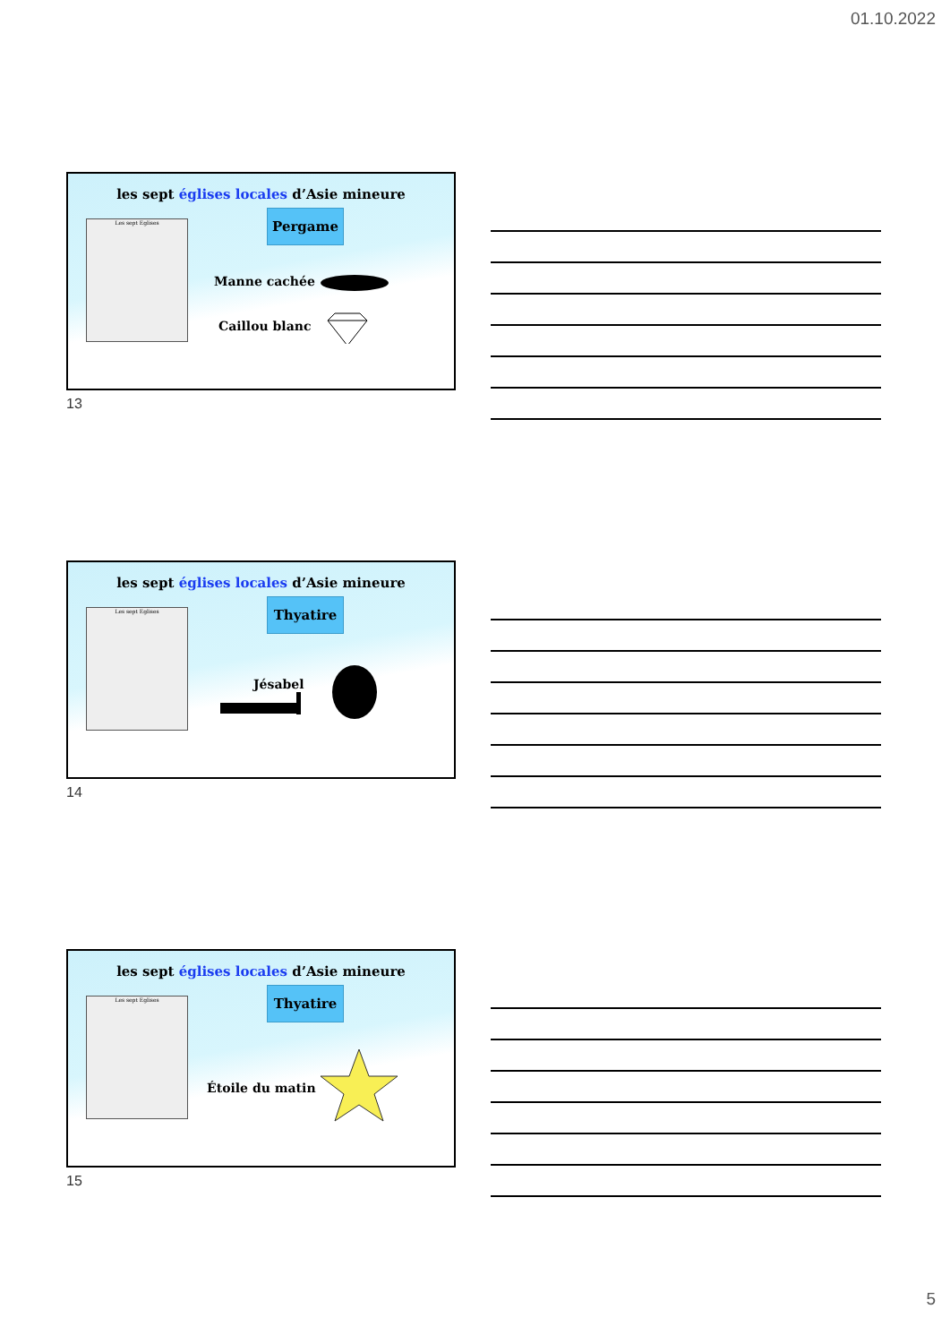01.10.2022
les sept églises locales d’Asie mineure
Les sept Eglises Pergame
Manne cachée
Caillou blanc
13
les sept églises locales d’Asie mineure
Les sept Eglises Thyatire
Jésabel
14
les sept églises locales d’Asie mineure
Les sept Eglises Thyatire
Étoile du matin
15
5